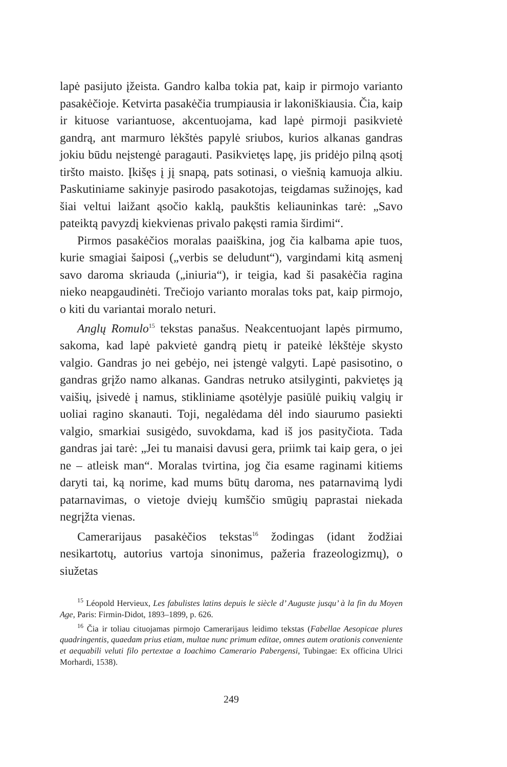lapė pasijuto įžeista. Gandro kalba tokia pat, kaip ir pirmojo varianto pasakėčioje. Ketvirta pasakėčia trumpiausia ir lakoniškiausia. Čia, kaip ir kituose variantuose, akcentuojama, kad lapė pirmoji pasikvietė gandrą, ant marmuro lėkštės papylė sriubos, kurios alkanas gandras jokiu būdu neįstengė paragauti. Pasikvietęs lapę, jis pridėjo pilną ąsotį tiršto maisto. Įkišęs į jį snapą, pats sotinasi, o viešnią kamuoja alkiu. Paskutiniame sakinyje pasirodo pasakotojas, teigdamas sužinojęs, kad šiai veltui laižant ąsočio kaklą, paukštis keliauninkas tarė: „Savo pateiktą pavyzdį kiekvienas privalo pakęsti ramia širdimi“.
Pirmos pasakėčios moralas paaiškina, jog čia kalbama apie tuos, kurie smagiai šaiposi („verbis se deludunt“), vargindami kitą asmenį savo daroma skriauda („iniuria“), ir teigia, kad ši pasakėčia ragina nieko neapgaudinėti. Trečiojo varianto moralas toks pat, kaip pirmojo, o kiti du variantai moralo neturi.
Anglų Romulo<sup>15</sup> tekstas panašus. Neakcentuojant lapės pirmumo, sakoma, kad lapė pakvietė gandrą pietų ir pateikė lėkštėje skysto valgio. Gandras jo nei gebėjo, nei įstengė valgyti. Lapė pasisotino, o gandras grįžo namo alkanas. Gandras netruko atsilyginti, pakvietęs ją vaišių, įsivedė į namus, stikliniame ąsotėlyje pasiūlė puikių valgių ir uoliai ragino skanauti. Toji, negalėdama dėl indo siaurumo pasiekti valgio, smarkiai susigėdo, suvokdama, kad iš jos pasityčiota. Tada gandras jai tarė: „Jei tu manaisi davusi gera, priimk tai kaip gera, o jei ne – atleisk man“. Moralas tvirtina, jog čia esame raginami kitiems daryti tai, ką norime, kad mums būtų daroma, nes patarnavimą lydi patarnavimas, o vietoje dviejų kumščio smūgių paprastai niekada negrįžta vienas.
Camerarijaus pasakėčios tekstas<sup>16</sup> žodingas (idant žodžiai nesikartotų, autorius vartoja sinonimus, pažeria frazeologizmų), o siužetas
<sup>15</sup> Léopold Hervieux, Les fabulistes latins depuis le siècle d’ Auguste jusqu’ à la fin du Moyen Age, Paris: Firmin-Didot, 1893–1899, p. 626.
<sup>16</sup> Čia ir toliau cituojamas pirmojo Camerarijaus leidimo tekstas (Fabellae Aesopicae plures quadringentis, quaedam prius etiam, multae nunc primum editae, omnes autem orationis conveniente et aequabili veluti filo pertextae a Ioachimo Camerario Pabergensi, Tubingae: Ex officina Ulrici Morhardi, 1538).
249